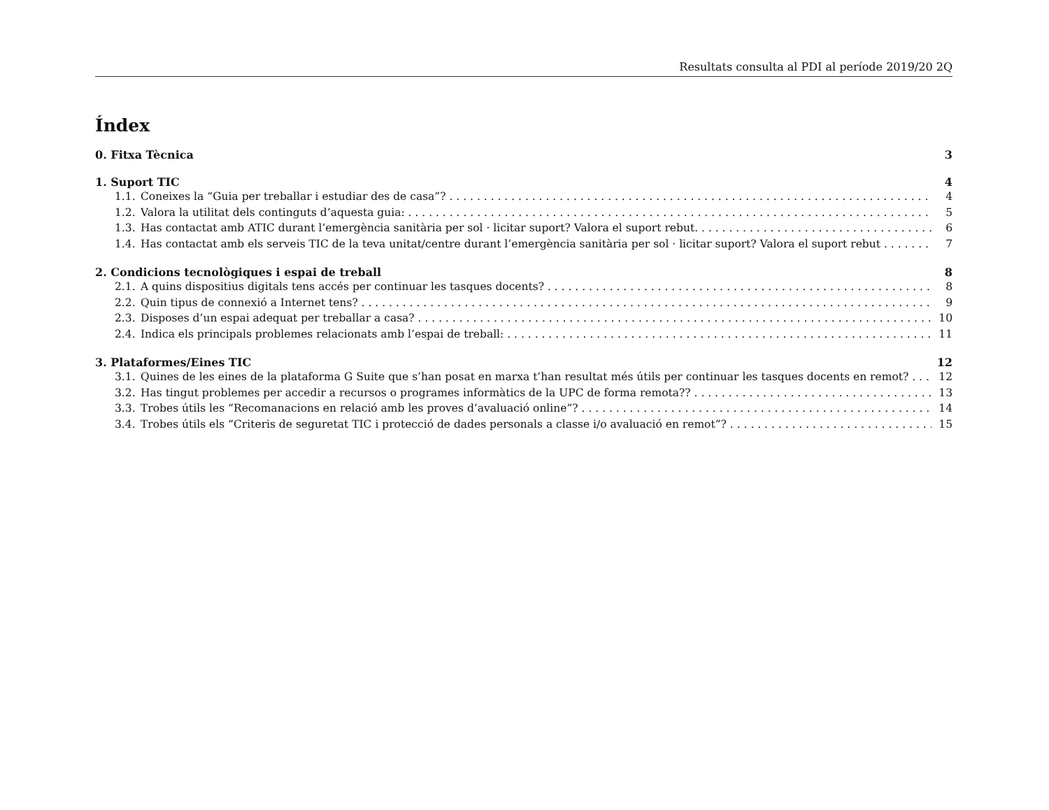Resultats consulta al PDI al període 2019/20 2Q
Índex
0. Fitxa Tècnica 3
1. Suport TIC 4
1.1. Coneixes la “Guia per treballar i estudiar des de casa”? 4
1.2. Valora la utilitat dels continguts d’aquesta guia: 5
1.3. Has contactat amb ATIC durant l’emergència sanitària per sol · licitar suport? Valora el suport rebut. 6
1.4. Has contactat amb els serveis TIC de la teva unitat/centre durant l’emergència sanitària per sol · licitar suport? Valora el suport rebut 7
2. Condicions tecnològiques i espai de treball 8
2.1. A quins dispositius digitals tens accés per continuar les tasques docents? 8
2.2. Quin tipus de connexió a Internet tens? 9
2.3. Disposes d’un espai adequat per treballar a casa? 10
2.4. Indica els principals problemes relacionats amb l’espai de treball: 11
3. Plataformes/Eines TIC 12
3.1. Quines de les eines de la plataforma G Suite que s’han posat en marxa t’han resultat més útils per continuar les tasques docents en remot? 12
3.2. Has tingut problemes per accedir a recursos o programes informàtics de la UPC de forma remota?? 13
3.3. Trobes útils les “Recomanacions en relació amb les proves d’avaluació online”? 14
3.4. Trobes útils els “Criteris de seguretat TIC i protecció de dades personals a classe i/o avaluació en remot”? 15